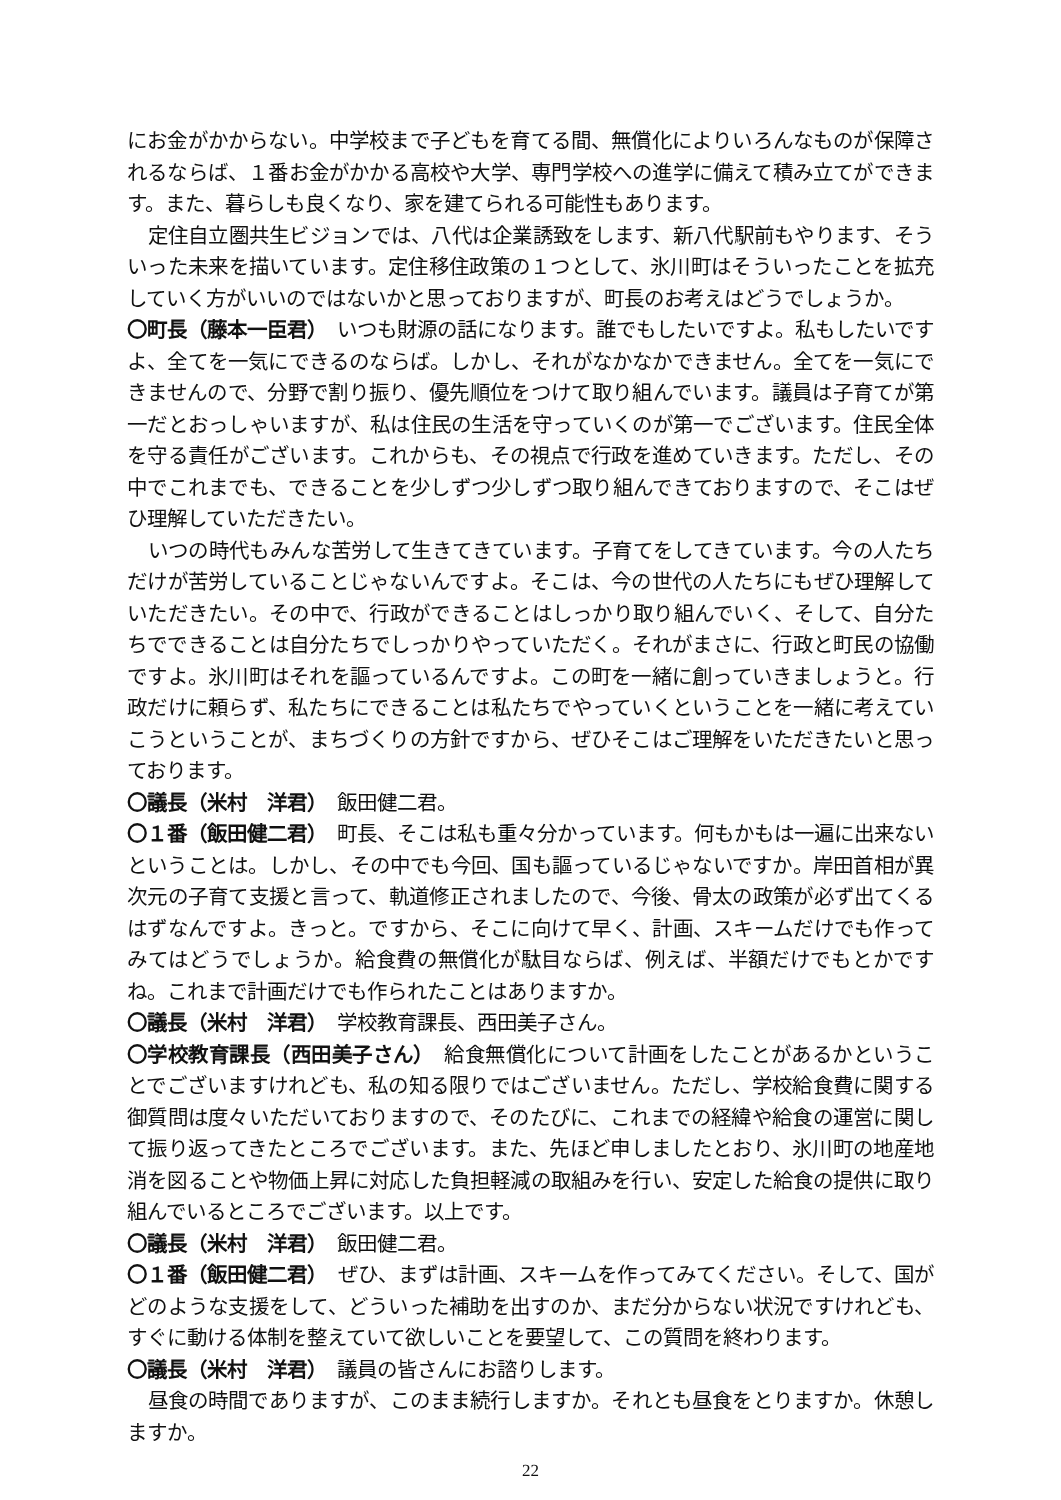にお金がかからない。中学校まで子どもを育てる間、無償化によりいろんなものが保障されるならば、１番お金がかかる高校や大学、専門学校への進学に備えて積み立てができます。また、暮らしも良くなり、家を建てられる可能性もあります。
定住自立圏共生ビジョンでは、八代は企業誘致をします、新八代駅前もやります、そういった未来を描いています。定住移住政策の１つとして、氷川町はそういったことを拡充していく方がいいのではないかと思っておりますが、町長のお考えはどうでしょうか。
〇町長（藤本一臣君）　いつも財源の話になります。誰でもしたいですよ。私もしたいですよ、全てを一気にできるのならば。しかし、それがなかなかできません。全てを一気にできませんので、分野で割り振り、優先順位をつけて取り組んでいます。議員は子育てが第一だとおっしゃいますが、私は住民の生活を守っていくのが第一でございます。住民全体を守る責任がございます。これからも、その視点で行政を進めていきます。ただし、その中でこれまでも、できることを少しずつ少しずつ取り組んできておりますので、そこはぜひ理解していただきたい。
いつの時代もみんな苦労して生きてきています。子育てをしてきています。今の人たちだけが苦労していることじゃないんですよ。そこは、今の世代の人たちにもぜひ理解していただきたい。その中で、行政ができることはしっかり取り組んでいく、そして、自分たちでできることは自分たちでしっかりやっていただく。それがまさに、行政と町民の協働ですよ。氷川町はそれを謳っているんですよ。この町を一緒に創っていきましょうと。行政だけに頼らず、私たちにできることは私たちでやっていくということを一緒に考えていこうということが、まちづくりの方針ですから、ぜひそこはご理解をいただきたいと思っております。
〇議長（米村　洋君）　飯田健二君。
〇１番（飯田健二君）　町長、そこは私も重々分かっています。何もかもは一遍に出来ないということは。しかし、その中でも今回、国も謳っているじゃないですか。岸田首相が異次元の子育て支援と言って、軌道修正されましたので、今後、骨太の政策が必ず出てくるはずなんですよ。きっと。ですから、そこに向けて早く、計画、スキームだけでも作ってみてはどうでしょうか。給食費の無償化が駄目ならば、例えば、半額だけでもとかですね。これまで計画だけでも作られたことはありますか。
〇議長（米村　洋君）　学校教育課長、西田美子さん。
〇学校教育課長（西田美子さん）　給食無償化について計画をしたことがあるかということでございますけれども、私の知る限りではございません。ただし、学校給食費に関する御質問は度々いただいておりますので、そのたびに、これまでの経緯や給食の運営に関して振り返ってきたところでございます。また、先ほど申しましたとおり、氷川町の地産地消を図ることや物価上昇に対応した負担軽減の取組みを行い、安定した給食の提供に取り組んでいるところでございます。以上です。
〇議長（米村　洋君）　飯田健二君。
〇１番（飯田健二君）　ぜひ、まずは計画、スキームを作ってみてください。そして、国がどのような支援をして、どういった補助を出すのか、まだ分からない状況ですけれども、すぐに動ける体制を整えていて欲しいことを要望して、この質問を終わります。
〇議長（米村　洋君）　議員の皆さんにお諮りします。
昼食の時間でありますが、このまま続行しますか。それとも昼食をとりますか。休憩しますか。
22